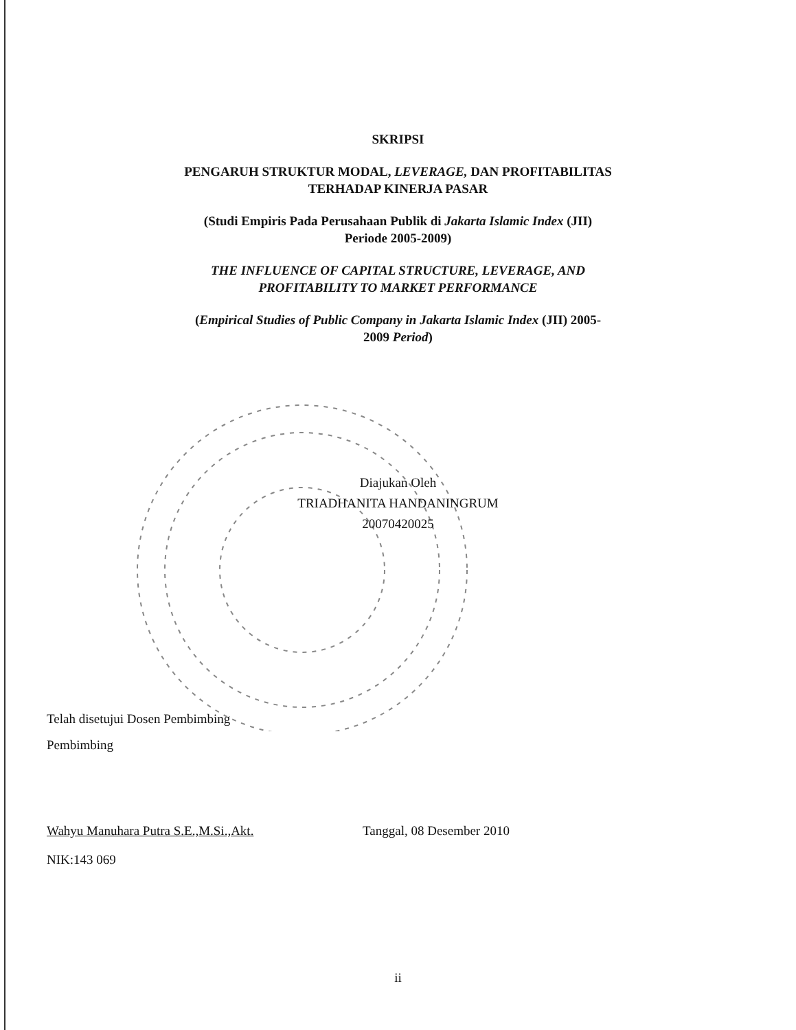SKRIPSI
PENGARUH STRUKTUR MODAL, LEVERAGE, DAN PROFITABILITAS
TERHADAP KINERJA PASAR
(Studi Empiris Pada Perusahaan Publik di Jakarta Islamic Index (JII)
Periode 2005-2009)
THE INFLUENCE OF CAPITAL STRUCTURE, LEVERAGE, AND
PROFITABILITY TO MARKET PERFORMANCE
(Empirical Studies of Public Company in Jakarta Islamic Index (JII) 2005-
2009 Period)
Diajukan Oleh
TRIADHANITA HANDANINGRUM
20070420025
Telah disetujui Dosen Pembimbing
Pembimbing
Wahyu Manuhara Putra S.E.,M.Si.,Akt. Tanggal, 08 Desember 2010
NIK:143 069
ii